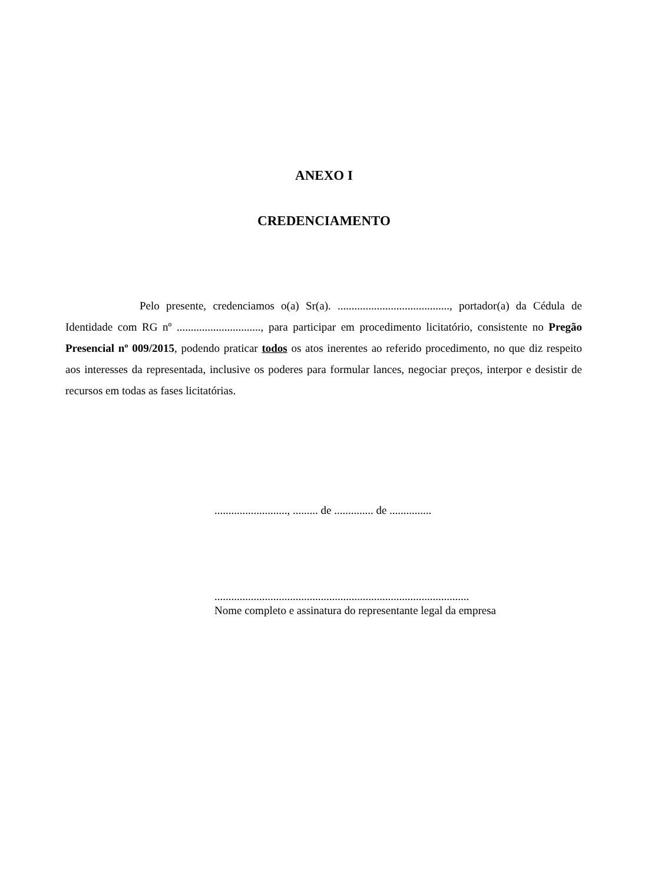ANEXO I
CREDENCIAMENTO
Pelo presente, credenciamos o(a) Sr(a). ........................................, portador(a) da Cédula de Identidade com RG nº .............................., para participar em procedimento licitatório, consistente no Pregão Presencial nº 009/2015, podendo praticar todos os atos inerentes ao referido procedimento, no que diz respeito aos interesses da representada, inclusive os poderes para formular lances, negociar preços, interpor e desistir de recursos em todas as fases licitatórias.
.........................., ......... de .............. de ...............
...........................................................................................
Nome completo e assinatura do representante legal da empresa